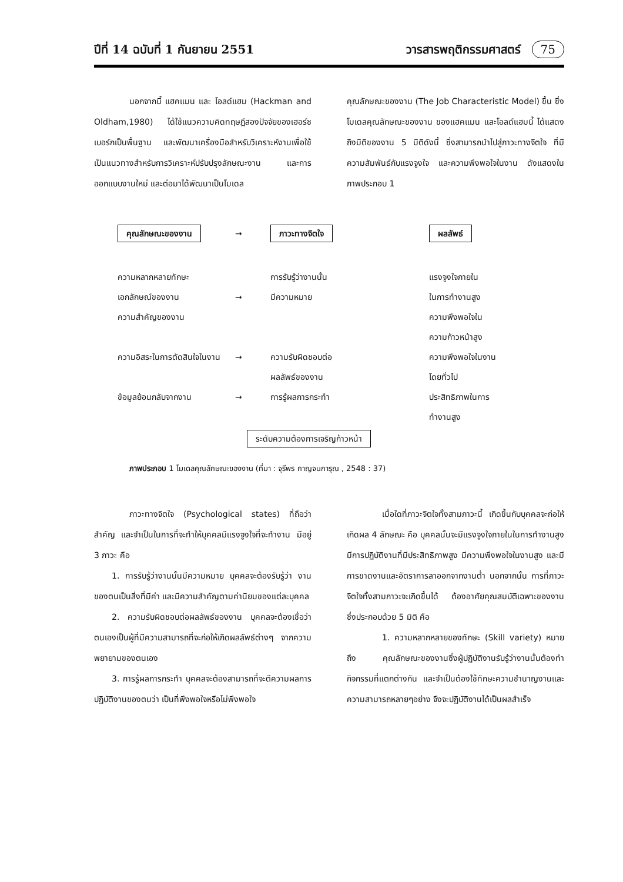ปีที่ 14 ฉบับที่ 1 กันยายน 2551 วารสารพฤติกรรมศาสตร์ 75
นอกจากนี้ แฮคแมน และ โอลด์แฮม (Hackman and Oldham,1980) ได้ใช้แนวความคิดทฤษฎีสองปัจจัยของเฮอร์ซเบอร์กเป็นพื้นฐาน และพัฒนาเครื่องมือสำหรับวิเคราะห์งานเพื่อใช้เป็นแนวทางสำหรับการวิเคราะห์ปรับปรุงลักษณะงาน และการออกแบบงานใหม่ และต่อมาได้พัฒนาเป็นโมเดล
คุณลักษณะของงาน (The Job Characteristic Model) ขึ้น ซึ่งโมเดลคุณลักษณะของงาน ของแฮคแมน และโอลด์แฮมนี้ ได้แสดงถึงมิติของงาน 5 มิติดังนี้ ซึ่งสามารถนำไปสู่ภาวะทางจิตใจ ที่มีความสัมพันธ์กับแรงจูงใจ และความพึงพอใจในงาน ดังแสดงในภาพประกอบ 1
คุณลักษณะของงาน
→
ภาวะทางจิตใจ
ผลลัพธ์
ความหลากหลายทักษะ
เอกลักษณ์ของงาน
ความสำคัญของงาน
ความอิสระในการตัดสินใจในงาน
ข้อมูลย้อนกลับจากงาน
→
→
→
การรับรู้ว่างานนั้น
มีความหมาย
ความรับผิดชอบต่อ
ผลลัพธ์ของงาน
การรู้ผลการกระทำ
แรงจูงใจภายใน
ในการทำงานสูง
ความพึงพอใจใน
ความก้าวหน้าสูง
ความพึงพอใจในงาน
โดยทั่วไป
ประสิทธิภาพในการ
ทำงานสูง
ระดับความต้องการเจริญก้าวหน้า
ภาพประกอบ 1 โมเดลคุณลักษณะของงาน (ที่มา : จุรีพร กาญจนการุณ , 2548 : 37)
ภาวะทางจิตใจ (Psychological states) ที่ถือว่าสำคัญ และจำเป็นในการที่จะทำให้บุคคลมีแรงจูงใจที่จะทำงาน มีอยู่ 3 ภาวะ คือ
1. การรับรู้ว่างานนั้นมีความหมาย บุคคลจะต้องรับรู้ว่า งานของตนเป็นสิ่งที่มีค่า และมีความสำคัญตามค่านิยมของแต่ละบุคคล
2. ความรับผิดชอบต่อผลลัพธ์ของงาน บุคคลจะต้องเชื่อว่า ตนเองเป็นผู้ที่มีความสามารถที่จะก่อให้เกิดผลลัพธ์ต่างๆ จากความพยายามของตนเอง
3. การรู้ผลการกระทำ บุคคลจะต้องสามารถที่จะตีความผลการปฏิบัติงานของตนว่า เป็นที่พึงพอใจหรือไม่พึงพอใจ
เมื่อใดที่ภาวะจิตใจทั้งสามภาวะนี้ เกิดขึ้นกับบุคคลจะก่อให้เกิดผล 4 ลักษณะ คือ บุคคลนั้นจะมีแรงจูงใจภายในในการทำงานสูง มีการปฏิบัติงานที่มีประสิทธิภาพสูง มีความพึงพอใจในงานสูง และมีการขาดงานและอัตราการลาออกจากงานต่ำ นอกจากนั้น การที่ภาวะจิตใจทั้งสามภาวะจะเกิดขึ้นได้ ต้องอาศัยคุณสมบัติเฉพาะของงาน ซึ่งประกอบด้วย 5 มิติ คือ
1. ความหลากหลายของทักษะ (Skill variety) หมายถึง คุณลักษณะของงานซึ่งผู้ปฏิบัติงานรับรู้ว่างานนั้นต้องทำกิจกรรมที่แตกต่างกัน และจำเป็นต้องใช้ทักษะความชำนาญงานและความสามารถหลายๆอย่าง จึงจะปฏิบัติงานได้เป็นผลสำเร็จ